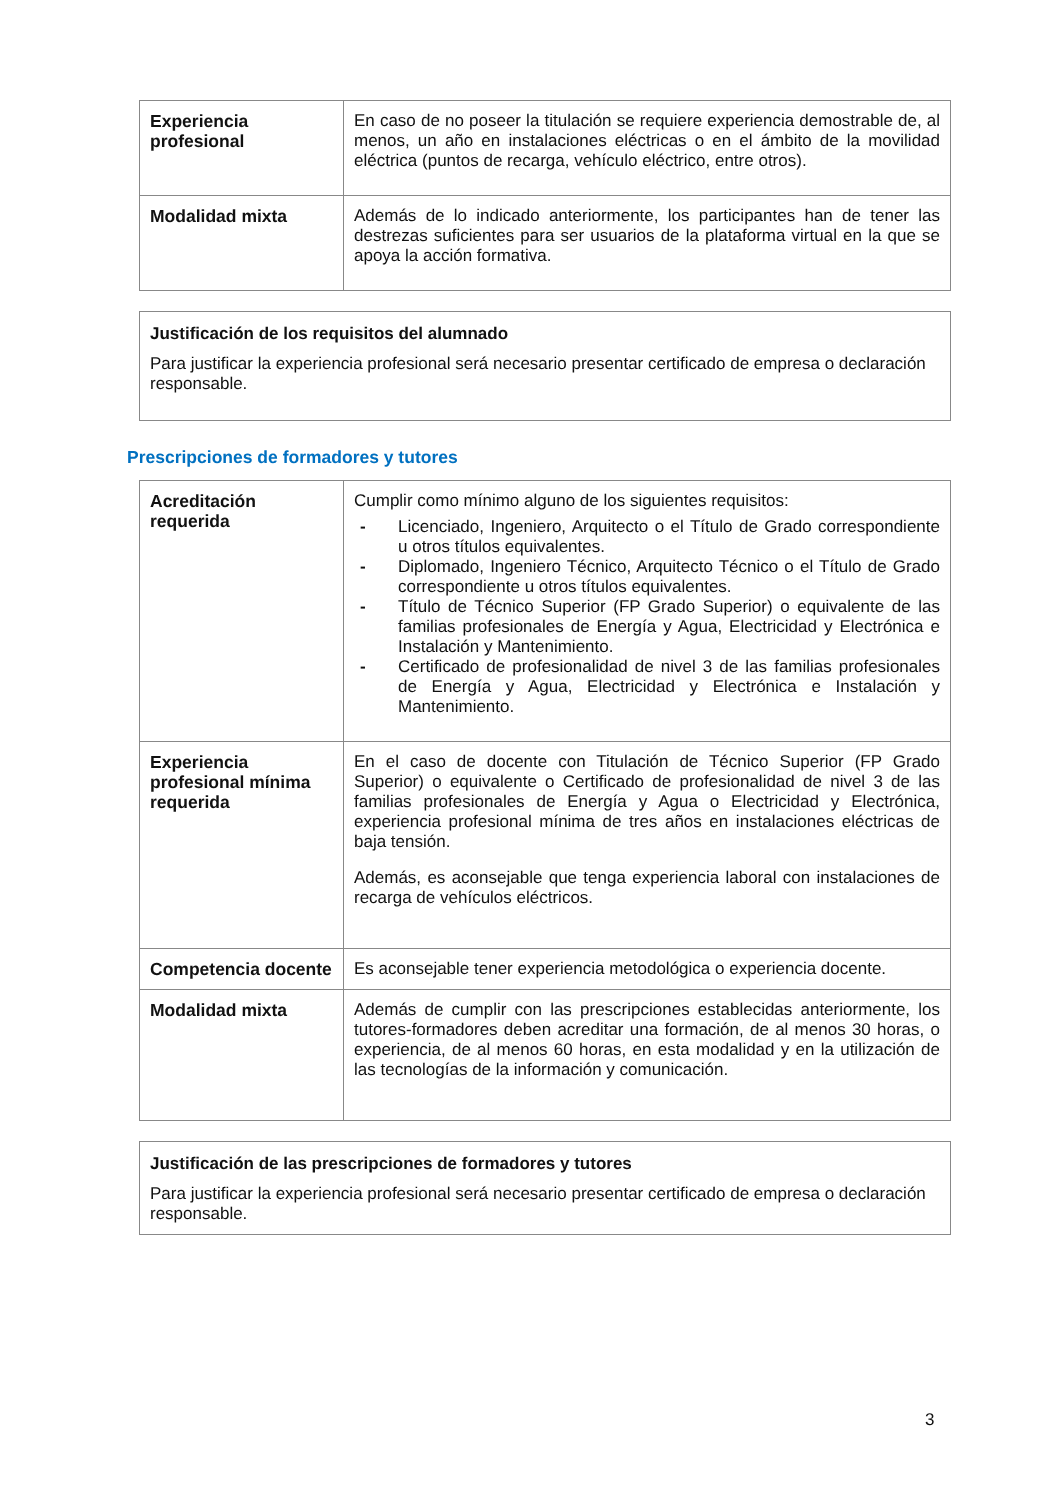| Experiencia profesional | En caso de no poseer la titulación se requiere experiencia demostrable de, al menos, un año en instalaciones eléctricas o en el ámbito de la movilidad eléctrica (puntos de recarga, vehículo eléctrico, entre otros). |
| Modalidad mixta | Además de lo indicado anteriormente, los participantes han de tener las destrezas suficientes para ser usuarios de la plataforma virtual en la que se apoya la acción formativa. |
Justificación de los requisitos del alumnado
Para justificar la experiencia profesional será necesario presentar certificado de empresa o declaración responsable.
Prescripciones de formadores y tutores
| Acreditación requerida | Cumplir como mínimo alguno de los siguientes requisitos: - Licenciado, Ingeniero, Arquitecto o el Título de Grado correspondiente u otros títulos equivalentes. - Diplomado, Ingeniero Técnico, Arquitecto Técnico o el Título de Grado correspondiente u otros títulos equivalentes. - Título de Técnico Superior (FP Grado Superior) o equivalente de las familias profesionales de Energía y Agua, Electricidad y Electrónica e Instalación y Mantenimiento. - Certificado de profesionalidad de nivel 3 de las familias profesionales de Energía y Agua, Electricidad y Electrónica e Instalación y Mantenimiento. |
| Experiencia profesional mínima requerida | En el caso de docente con Titulación de Técnico Superior (FP Grado Superior) o equivalente o Certificado de profesionalidad de nivel 3 de las familias profesionales de Energía y Agua o Electricidad y Electrónica, experiencia profesional mínima de tres años en instalaciones eléctricas de baja tensión. Además, es aconsejable que tenga experiencia laboral con instalaciones de recarga de vehículos eléctricos. |
| Competencia docente | Es aconsejable tener experiencia metodológica o experiencia docente. |
| Modalidad mixta | Además de cumplir con las prescripciones establecidas anteriormente, los tutores-formadores deben acreditar una formación, de al menos 30 horas, o experiencia, de al menos 60 horas, en esta modalidad y en la utilización de las tecnologías de la información y comunicación. |
Justificación de las prescripciones de formadores y tutores
Para justificar la experiencia profesional será necesario presentar certificado de empresa o declaración responsable.
3